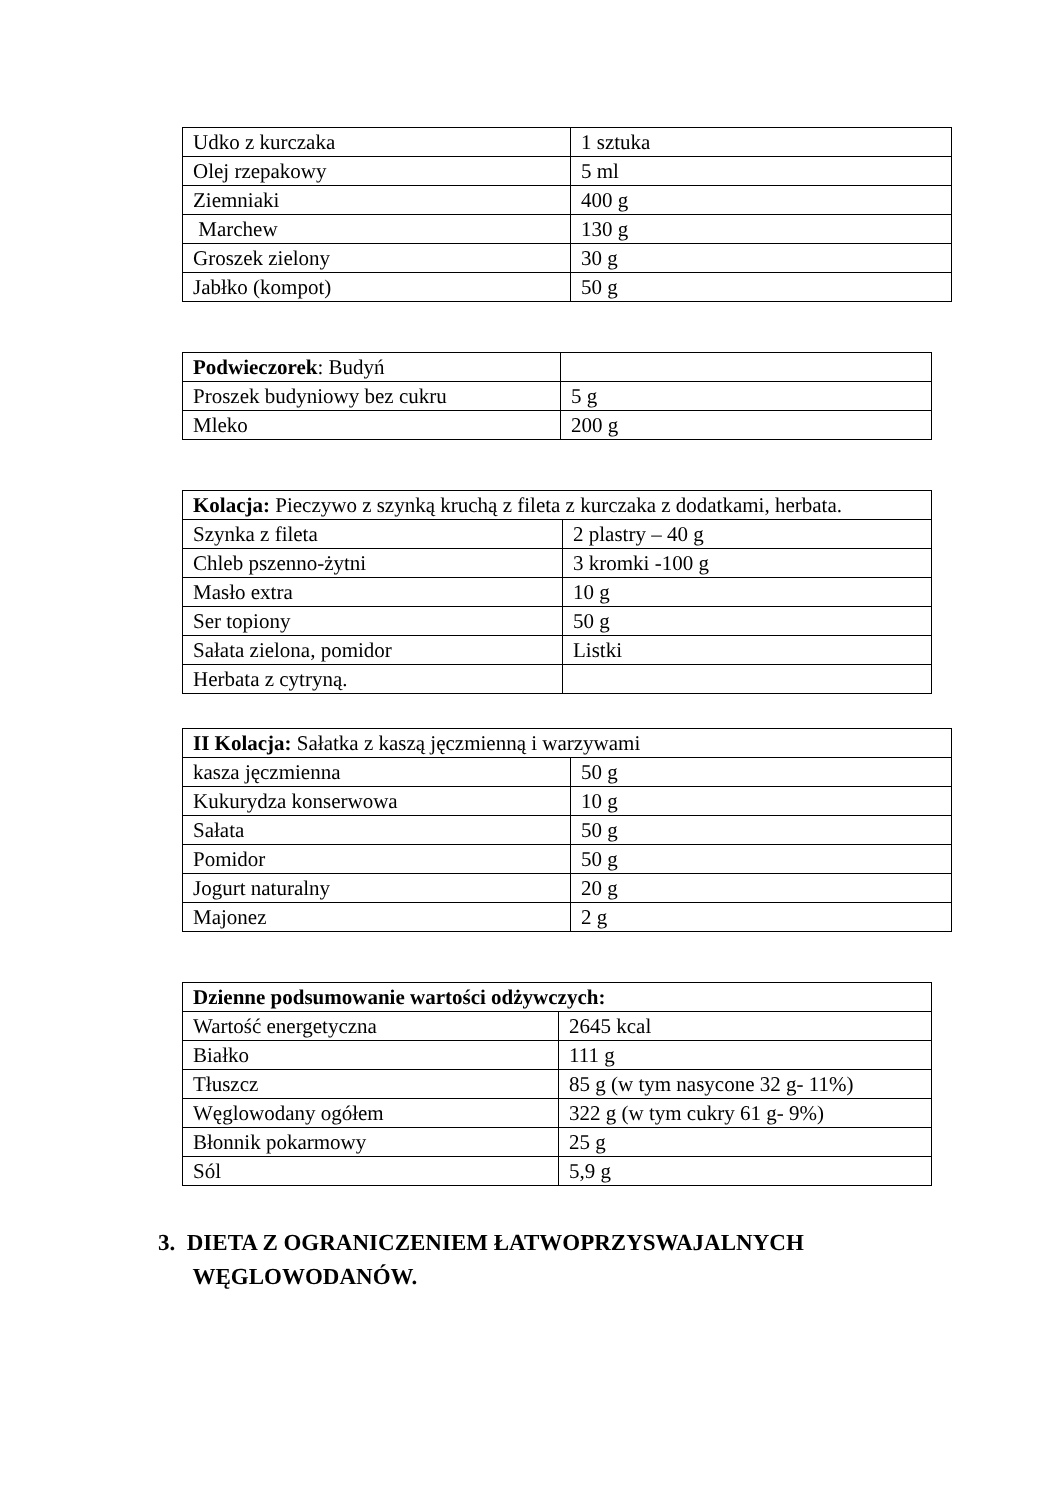| Udko z kurczaka | 1 sztuka |
| Olej rzepakowy | 5 ml |
| Ziemniaki | 400 g |
| Marchew | 130 g |
| Groszek zielony | 30 g |
| Jabłko (kompot) | 50 g |
| Podwieczorek : Budyń | |
| Proszek budyniowy bez cukru | 5 g |
| Mleko | 200 g |
| Kolacja: Pieczywo z szynką kruchą z fileta z kurczaka z dodatkami, herbata. | |
| Szynka z fileta | 2 plastry – 40 g |
| Chleb pszenno-żytni | 3 kromki -100 g |
| Masło extra | 10 g |
| Ser topiony | 50 g |
| Sałata zielona, pomidor | Listki |
| Herbata z cytryną. | |
| II Kolacja: Sałatka z kaszą jęczmienną i warzywami | |
| kasza jęczmienna | 50 g |
| Kukurydza konserwowa | 10 g |
| Sałata | 50 g |
| Pomidor | 50 g |
| Jogurt naturalny | 20 g |
| Majonez | 2 g |
| Dzienne podsumowanie wartości odżywczych: | |
| Wartość energetyczna | 2645 kcal |
| Białko | 111 g |
| Tłuszcz | 85 g (w tym nasycone 32 g- 11%) |
| Węglowodany ogółem | 322 g (w tym cukry 61 g- 9%) |
| Błonnik pokarmowy | 25 g |
| Sól | 5,9 g |
3. DIETA Z OGRANICZENIEM ŁATWOPRZYSWAJALNYCH
WĘGLOWODANÓW.